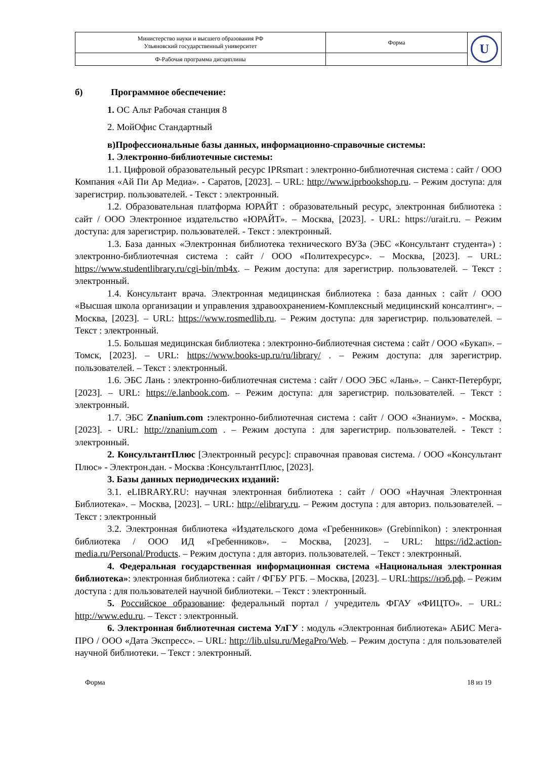| Министерство науки и высшего образования РФ Ульяновский государственный университет | Форма | U |
| Ф-Рабочая программа дисциплины | | |
б) Программное обеспечение:
1. ОС Альт Рабочая станция 8
2. МойОфис Стандартный
в)Профессиональные базы данных, информационно-справочные системы:
1. Электронно-библиотечные системы:
1.1. Цифровой образовательный ресурс IPRsmart : электронно-библиотечная система : сайт / ООО Компания «Ай Пи Ар Медиа». - Саратов, [2023]. – URL: http://www.iprbookshop.ru. – Режим доступа: для зарегистрир. пользователей. - Текст : электронный.
1.2. Образовательная платформа ЮРАЙТ : образовательный ресурс, электронная библиотека : сайт / ООО Электронное издательство «ЮРАЙТ». – Москва, [2023]. - URL: https://urait.ru. – Режим доступа: для зарегистрир. пользователей. - Текст : электронный.
1.3. База данных «Электронная библиотека технического ВУЗа (ЭБС «Консультант студента») : электронно-библиотечная система : сайт / ООО «Политехресурс». – Москва, [2023]. – URL: https://www.studentlibrary.ru/cgi-bin/mb4x. – Режим доступа: для зарегистрир. пользователей. – Текст : электронный.
1.4. Консультант врача. Электронная медицинская библиотека : база данных : сайт / ООО «Высшая школа организации и управления здравоохранением-Комплексный медицинский консалтинг». – Москва, [2023]. – URL: https://www.rosmedlib.ru. – Режим доступа: для зарегистрир. пользователей. – Текст : электронный.
1.5. Большая медицинская библиотека : электронно-библиотечная система : сайт / ООО «Букап». – Томск, [2023]. – URL: https://www.books-up.ru/ru/library/ . – Режим доступа: для зарегистрир. пользователей. – Текст : электронный.
1.6. ЭБС Лань : электронно-библиотечная система : сайт / ООО ЭБС «Лань». – Санкт-Петербург, [2023]. – URL: https://e.lanbook.com. – Режим доступа: для зарегистрир. пользователей. – Текст : электронный.
1.7. ЭБС Znanium.com : электронно-библиотечная система : сайт / ООО «Знаниум». - Москва, [2023]. - URL: http://znanium.com . – Режим доступа : для зарегистрир. пользователей. - Текст : электронный.
2. КонсультантПлюс [Электронный ресурс]: справочная правовая система. / ООО «Консультант Плюс» - Электрон.дан. - Москва :КонсультантПлюс, [2023].
3. Базы данных периодических изданий:
3.1. eLIBRARY.RU: научная электронная библиотека : сайт / ООО «Научная Электронная Библиотека». – Москва, [2023]. – URL: http://elibrary.ru. – Режим доступа : для авториз. пользователей. – Текст : электронный
3.2. Электронная библиотека «Издательского дома «Гребенников» (Grebinnikon) : электронная библиотека / ООО ИД «Гребенников». – Москва, [2023]. – URL: https://id2.action-media.ru/Personal/Products. – Режим доступа : для авториз. пользователей. – Текст : электронный.
4. Федеральная государственная информационная система «Национальная электронная библиотека»: электронная библиотека : сайт / ФГБУ РГБ. – Москва, [2023]. – URL:https://нэб.рф. – Режим доступа : для пользователей научной библиотеки. – Текст : электронный.
5. Российское образование: федеральный портал / учредитель ФГАУ «ФИЦТО». – URL: http://www.edu.ru. – Текст : электронный.
6. Электронная библиотечная система УлГУ : модуль «Электронная библиотека» АБИС Мега-ПРО / ООО «Дата Экспресс». – URL: http://lib.ulsu.ru/MegaPro/Web. – Режим доступа : для пользователей научной библиотеки. – Текст : электронный.
Форма 18 из 19